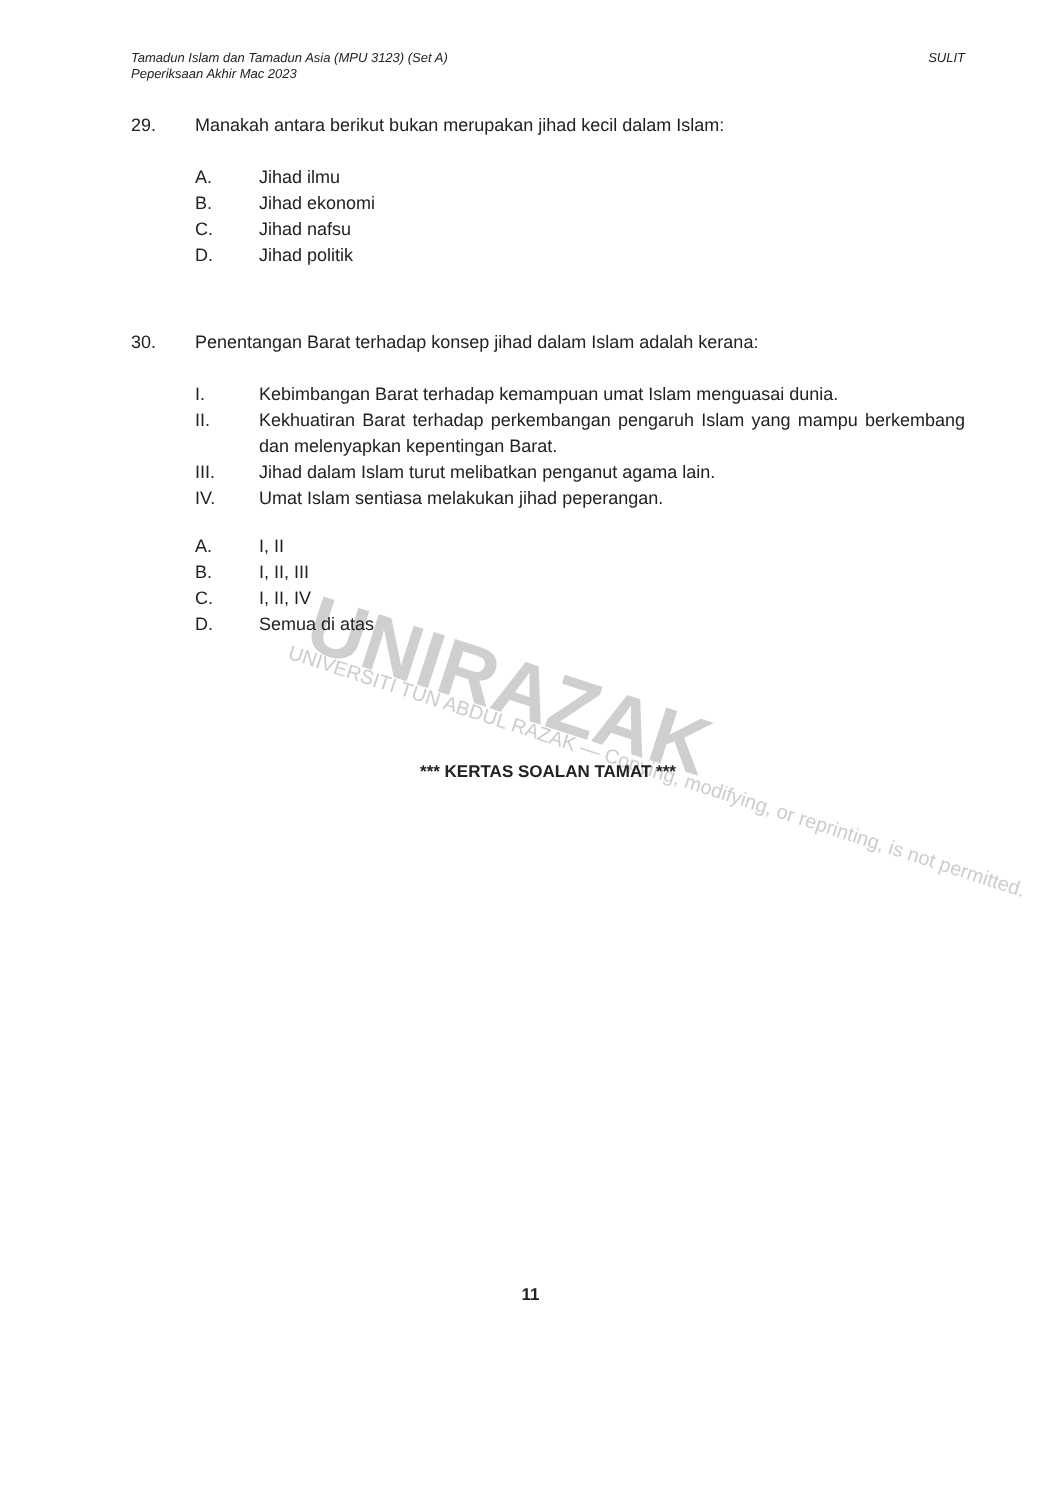UNIRAZAK
UNIVERSITI TUN ABDUL RAZAK — Copying, modifying, or reprinting, is not permitted.
Tamadun Islam dan Tamadun Asia (MPU 3123) (Set A)
Peperiksaan Akhir Mac 2023
SULIT
29. Manakah antara berikut bukan merupakan jihad kecil dalam Islam:
A. Jihad ilmu
B. Jihad ekonomi
C. Jihad nafsu
D. Jihad politik
30. Penentangan Barat terhadap konsep jihad dalam Islam adalah kerana:
I. Kebimbangan Barat terhadap kemampuan umat Islam menguasai dunia.
II. Kekhuatiran Barat terhadap perkembangan pengaruh Islam yang mampu berkembang dan melenyapkan kepentingan Barat.
III. Jihad dalam Islam turut melibatkan penganut agama lain.
IV. Umat Islam sentiasa melakukan jihad peperangan.
A. I, II
B. I, II, III
C. I, II, IV
D. Semua di atas
*** KERTAS SOALAN TAMAT ***
11